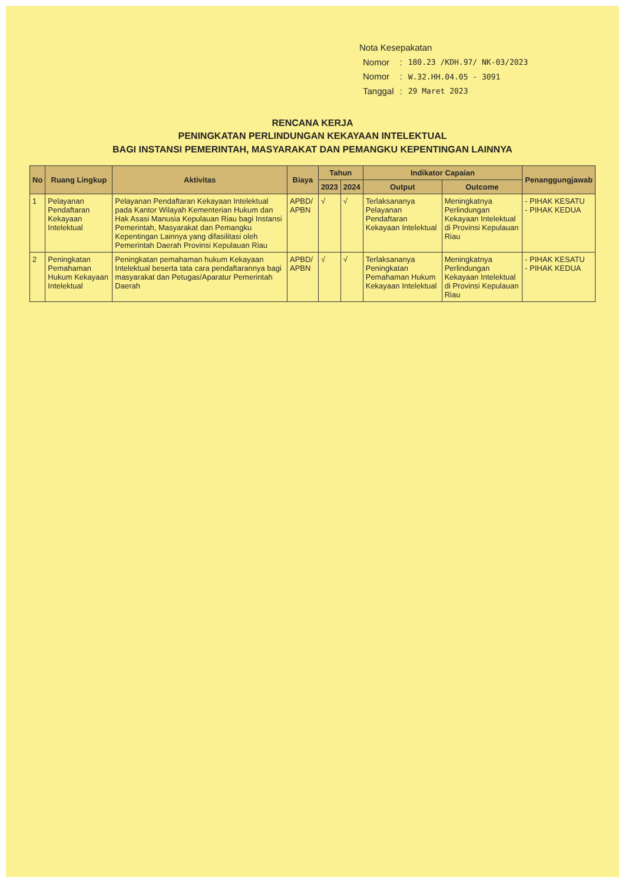Nota Kesepakatan
| Nomor | : | 180.23 /KDH.97/ NK-03/2023 |
| Nomor | : | W.32.HH.04.05 - 3091 |
| Tanggal | : | 29 Maret 2023 |
RENCANA KERJA
PENINGKATAN PERLINDUNGAN KEKAYAAN INTELEKTUAL
BAGI INSTANSI PEMERINTAH, MASYARAKAT DAN PEMANGKU KEPENTINGAN LAINNYA
| No | Ruang Lingkup | Aktivitas | Biaya | Tahun | | Indikator Capaian | | Penanggungjawab |
| --- | --- | --- | --- | --- | --- | --- | --- | --- |
| | | | | 2023 | 2024 | Output | Outcome | |
| 1 | Pelayanan Pendaftaran Kekayaan Intelektual | Pelayanan Pendaftaran Kekayaan Intelektual pada Kantor Wilayah Kementerian Hukum dan Hak Asasi Manusia Kepulauan Riau bagi Instansi Pemerintah, Masyarakat dan Pemangku Kepentingan Lainnya yang difasilitasi oleh Pemerintah Daerah Provinsi Kepulauan Riau | APBD/ APBN | √ | √ | Terlaksananya Pelayanan Pendaftaran Kekayaan Intelektual | Meningkatnya Perlindungan Kekayaan Intelektual di Provinsi Kepulauan Riau | - PIHAK KESATU - PIHAK KEDUA |
| 2 | Peningkatan Pemahaman Hukum Kekayaan Intelektual | Peningkatan pemahaman hukum Kekayaan Intelektual beserta tata cara pendaftarannya bagi masyarakat dan Petugas/Aparatur Pemerintah Daerah | APBD/ APBN | √ | √ | Terlaksananya Peningkatan Pemahaman Hukum Kekayaan Intelektual | Meningkatnya Perlindungan Kekayaan Intelektual di Provinsi Kepulauan Riau | - PIHAK KESATU - PIHAK KEDUA |